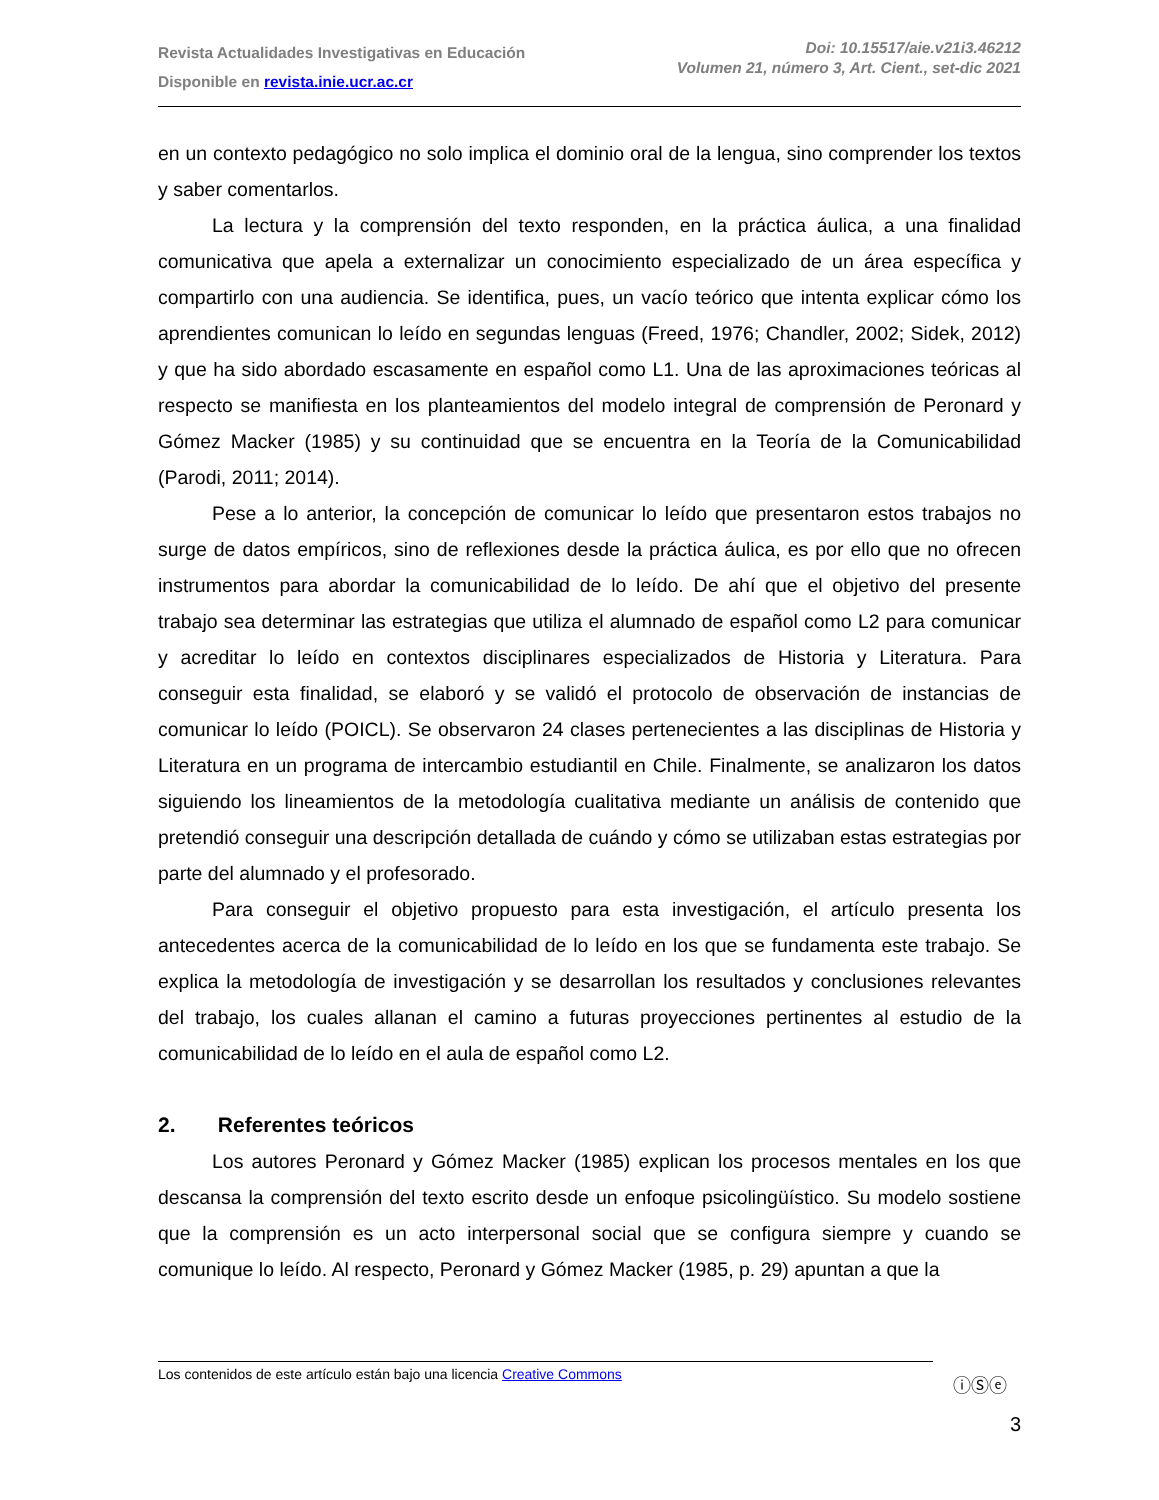Revista Actualidades Investigativas en Educación
Disponible en revista.inie.ucr.ac.cr
Doi: 10.15517/aie.v21i3.46212
Volumen 21, número 3, Art. Cient., set-dic 2021
en un contexto pedagógico no solo implica el dominio oral de la lengua, sino comprender los textos y saber comentarlos.
La lectura y la comprensión del texto responden, en la práctica áulica, a una finalidad comunicativa que apela a externalizar un conocimiento especializado de un área específica y compartirlo con una audiencia. Se identifica, pues, un vacío teórico que intenta explicar cómo los aprendientes comunican lo leído en segundas lenguas (Freed, 1976; Chandler, 2002; Sidek, 2012) y que ha sido abordado escasamente en español como L1. Una de las aproximaciones teóricas al respecto se manifiesta en los planteamientos del modelo integral de comprensión de Peronard y Gómez Macker (1985) y su continuidad que se encuentra en la Teoría de la Comunicabilidad (Parodi, 2011; 2014).
Pese a lo anterior, la concepción de comunicar lo leído que presentaron estos trabajos no surge de datos empíricos, sino de reflexiones desde la práctica áulica, es por ello que no ofrecen instrumentos para abordar la comunicabilidad de lo leído. De ahí que el objetivo del presente trabajo sea determinar las estrategias que utiliza el alumnado de español como L2 para comunicar y acreditar lo leído en contextos disciplinares especializados de Historia y Literatura. Para conseguir esta finalidad, se elaboró y se validó el protocolo de observación de instancias de comunicar lo leído (POICL). Se observaron 24 clases pertenecientes a las disciplinas de Historia y Literatura en un programa de intercambio estudiantil en Chile. Finalmente, se analizaron los datos siguiendo los lineamientos de la metodología cualitativa mediante un análisis de contenido que pretendió conseguir una descripción detallada de cuándo y cómo se utilizaban estas estrategias por parte del alumnado y el profesorado.
Para conseguir el objetivo propuesto para esta investigación, el artículo presenta los antecedentes acerca de la comunicabilidad de lo leído en los que se fundamenta este trabajo. Se explica la metodología de investigación y se desarrollan los resultados y conclusiones relevantes del trabajo, los cuales allanan el camino a futuras proyecciones pertinentes al estudio de la comunicabilidad de lo leído en el aula de español como L2.
2. Referentes teóricos
Los autores Peronard y Gómez Macker (1985) explican los procesos mentales en los que descansa la comprensión del texto escrito desde un enfoque psicolingüístico. Su modelo sostiene que la comprensión es un acto interpersonal social que se configura siempre y cuando se comunique lo leído. Al respecto, Peronard y Gómez Macker (1985, p. 29) apuntan a que la
Los contenidos de este artículo están bajo una licencia Creative Commons
ⓘⓈⓔ
3